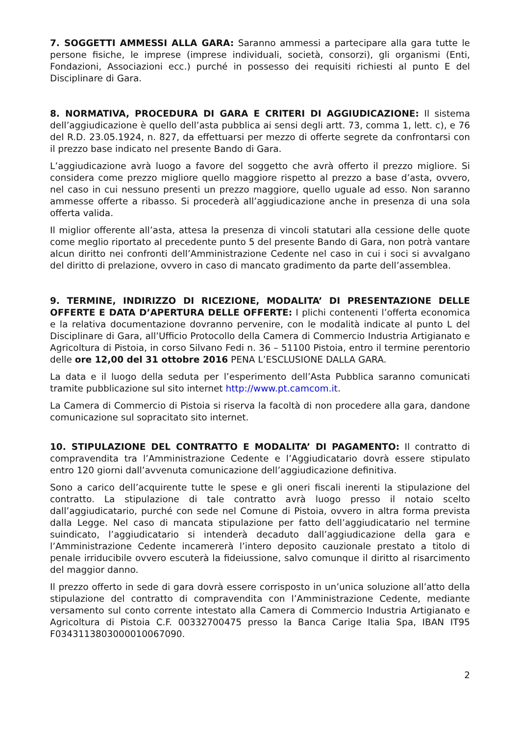7. SOGGETTI AMMESSI ALLA GARA: Saranno ammessi a partecipare alla gara tutte le persone fisiche, le imprese (imprese individuali, società, consorzi), gli organismi (Enti, Fondazioni, Associazioni ecc.) purché in possesso dei requisiti richiesti al punto E del Disciplinare di Gara.
8. NORMATIVA, PROCEDURA DI GARA E CRITERI DI AGGIUDICAZIONE: Il sistema dell’aggiudicazione è quello dell’asta pubblica ai sensi degli artt. 73, comma 1, lett. c), e 76 del R.D. 23.05.1924, n. 827, da effettuarsi per mezzo di offerte segrete da confrontarsi con il prezzo base indicato nel presente Bando di Gara.
L’aggiudicazione avrà luogo a favore del soggetto che avrà offerto il prezzo migliore. Si considera come prezzo migliore quello maggiore rispetto al prezzo a base d’asta, ovvero, nel caso in cui nessuno presenti un prezzo maggiore, quello uguale ad esso. Non saranno ammesse offerte a ribasso. Si procederà all’aggiudicazione anche in presenza di una sola offerta valida.
Il miglior offerente all’asta, attesa la presenza di vincoli statutari alla cessione delle quote come meglio riportato al precedente punto 5 del presente Bando di Gara, non potrà vantare alcun diritto nei confronti dell’Amministrazione Cedente nel caso in cui i soci si avvalgano del diritto di prelazione, ovvero in caso di mancato gradimento da parte dell’assemblea.
9. TERMINE, INDIRIZZO DI RICEZIONE, MODALITA’ DI PRESENTAZIONE DELLE OFFERTE E DATA D’APERTURA DELLE OFFERTE: I plichi contenenti l’offerta economica e la relativa documentazione dovranno pervenire, con le modalità indicate al punto L del Disciplinare di Gara, all’Ufficio Protocollo della Camera di Commercio Industria Artigianato e Agricoltura di Pistoia, in corso Silvano Fedi n. 36 – 51100 Pistoia, entro il termine perentorio delle ore 12,00 del 31 ottobre 2016 PENA L’ESCLUSIONE DALLA GARA.
La data e il luogo della seduta per l’esperimento dell’Asta Pubblica saranno comunicati tramite pubblicazione sul sito internet http://www.pt.camcom.it.
La Camera di Commercio di Pistoia si riserva la facoltà di non procedere alla gara, dandone comunicazione sul sopracitato sito internet.
10. STIPULAZIONE DEL CONTRATTO E MODALITA’ DI PAGAMENTO: Il contratto di compravendita tra l’Amministrazione Cedente e l’Aggiudicatario dovrà essere stipulato entro 120 giorni dall’avvenuta comunicazione dell’aggiudicazione definitiva.
Sono a carico dell’acquirente tutte le spese e gli oneri fiscali inerenti la stipulazione del contratto. La stipulazione di tale contratto avrà luogo presso il notaio scelto dall’aggiudicatario, purché con sede nel Comune di Pistoia, ovvero in altra forma prevista dalla Legge. Nel caso di mancata stipulazione per fatto dell’aggiudicatario nel termine suindicato, l’aggiudicatario si intenderà decaduto dall’aggiudicazione della gara e l’Amministrazione Cedente incamererà l’intero deposito cauzionale prestato a titolo di penale irriducibile ovvero escuterà la fideiussione, salvo comunque il diritto al risarcimento del maggior danno.
Il prezzo offerto in sede di gara dovrà essere corrisposto in un’unica soluzione all’atto della stipulazione del contratto di compravendita con l’Amministrazione Cedente, mediante versamento sul conto corrente intestato alla Camera di Commercio Industria Artigianato e Agricoltura di Pistoia C.F. 00332700475 presso la Banca Carige Italia Spa, IBAN IT95 F0343113803000010067090.
2